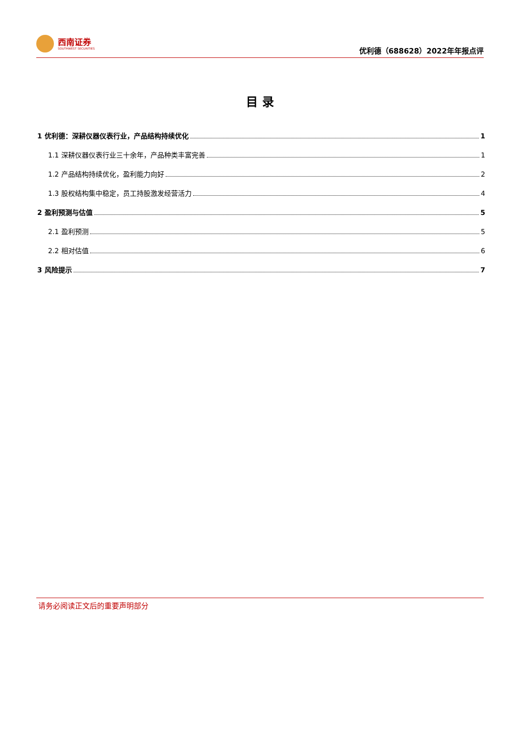西南证券
SOUTHWEST SECURITIES
优利德（688628）2022年年报点评
目 录
1 优利德：深耕仪器仪表行业，产品结构持续优化 1
1.1 深耕仪器仪表行业三十余年，产品种类丰富完善 1
1.2 产品结构持续优化，盈利能力向好 2
1.3 股权结构集中稳定，员工持股激发经营活力 4
2 盈利预测与估值 5
2.1 盈利预测 5
2.2 相对估值 6
3 风险提示 7
请务必阅读正文后的重要声明部分